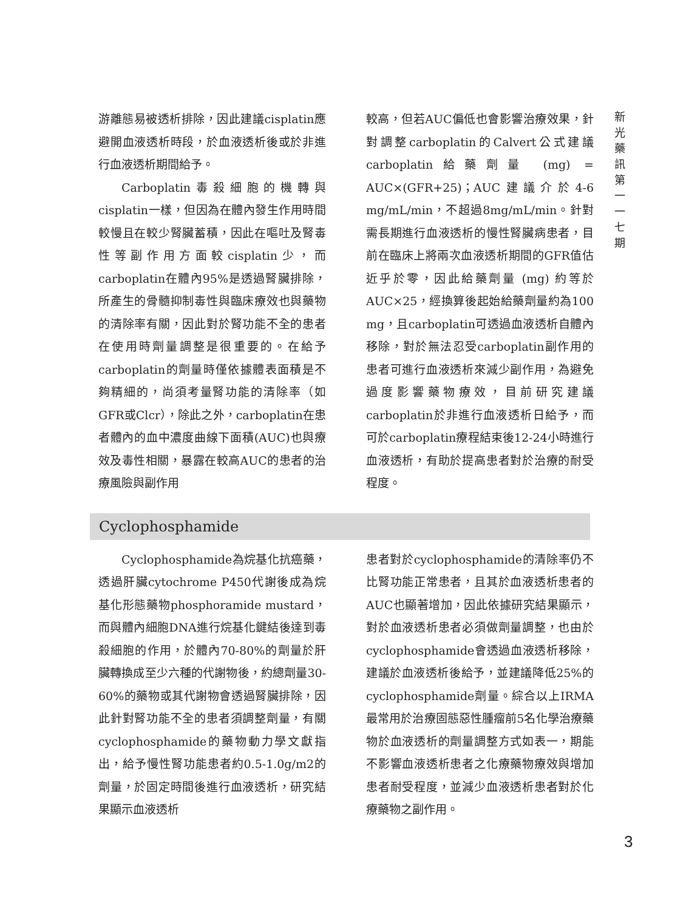新 光 藥 訊 第 一 一 七 期
游離態易被透析排除，因此建議cisplatin應避開血液透析時段，於血液透析後或於非進行血液透析期間給予。
Carboplatin毒殺細胞的機轉與cisplatin一樣，但因為在體內發生作用時間較慢且在較少腎臟蓄積，因此在嘔吐及腎毒性等副作用方面較cisplatin少，而carboplatin在體內95%是透過腎臟排除，所產生的骨髓抑制毒性與臨床療效也與藥物的清除率有關，因此對於腎功能不全的患者在使用時劑量調整是很重要的。在給予carboplatin的劑量時僅依據體表面積是不夠精細的，尚須考量腎功能的清除率（如GFR或Clcr），除此之外，carboplatin在患者體內的血中濃度曲線下面積(AUC)也與療效及毒性相關，暴露在較高AUC的患者的治療風險與副作用
較高，但若AUC偏低也會影響治療效果，針對調整carboplatin的Calvert公式建議carboplatin給藥劑量 (mg) = AUC×(GFR+25)；AUC建議介於4-6 mg/mL/min，不超過8mg/mL/min。針對需長期進行血液透析的慢性腎臟病患者，目前在臨床上將兩次血液透析期間的GFR值估近乎於零，因此給藥劑量 (mg) 約等於AUC×25，經換算後起始給藥劑量約為100 mg，且carboplatin可透過血液透析自體內移除，對於無法忍受carboplatin副作用的患者可進行血液透析來減少副作用，為避免過度影響藥物療效，目前研究建議carboplatin於非進行血液透析日給予，而可於carboplatin療程結束後12-24小時進行血液透析，有助於提高患者對於治療的耐受程度。
Cyclophosphamide
Cyclophosphamide為烷基化抗癌藥，透過肝臟cytochrome P450代謝後成為烷基化形態藥物phosphoramide mustard，而與體內細胞DNA進行烷基化鍵結後達到毒殺細胞的作用，於體內70-80%的劑量於肝臟轉換成至少六種的代謝物後，約總劑量30-60%的藥物或其代謝物會透過腎臟排除，因此針對腎功能不全的患者須調整劑量，有關cyclophosphamide的藥物動力學文獻指出，給予慢性腎功能患者約0.5-1.0g/m2的劑量，於固定時間後進行血液透析，研究結果顯示血液透析
患者對於cyclophosphamide的清除率仍不比腎功能正常患者，且其於血液透析患者的AUC也顯著增加，因此依據研究結果顯示，對於血液透析患者必須做劑量調整，也由於cyclophosphamide會透過血液透析移除，建議於血液透析後給予，並建議降低25%的cyclophosphamide劑量。綜合以上IRMA最常用於治療固態惡性腫瘤前5名化學治療藥物於血液透析的劑量調整方式如表一，期能不影響血液透析患者之化療藥物療效與增加患者耐受程度，並減少血液透析患者對於化療藥物之副作用。
3